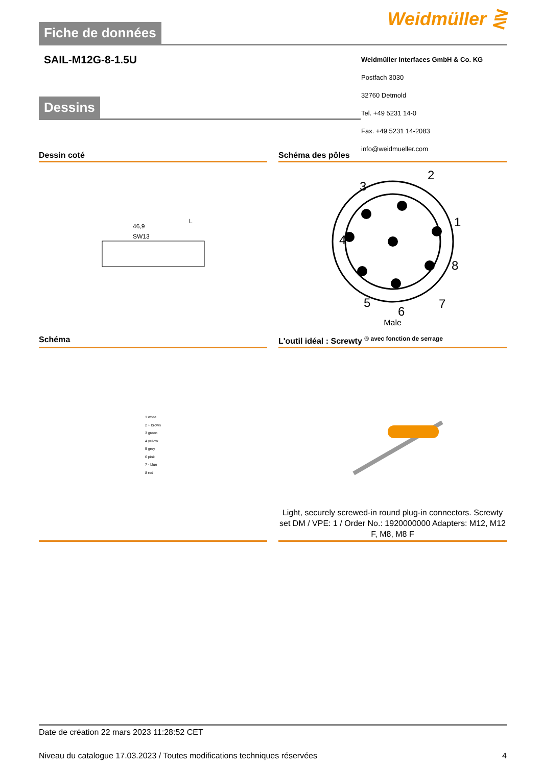Fiche de données
Weidmüller ⋛
SAIL-M12G-8-1.5U
Weidmüller Interfaces GmbH & Co. KG
Postfach 3030
32760 Detmold
Tel. +49 5231 14-0
Fax. +49 5231 14-2083
info@weidmueller.com
Dessins
Dessin coté Schéma des pôles
46,9
L
SW13
2
1
3
4
8
7
5
6
Male
Schéma L'outil idéal : Screwty <sup>® avec fonction de serrage</sup>
1 white
2 + brown
3 green
4 yellow
5 grey
6 pink
7 - blue
8 red
Light, securely screwed-in round plug-in connectors. Screwty set DM / VPE: 1 / Order No.: 1920000000 Adapters: M12, M12 F, M8, M8 F
Date de création 22 mars 2023 11:28:52 CET
Niveau du catalogue 17.03.2023 / Toutes modifications techniques réservées 4